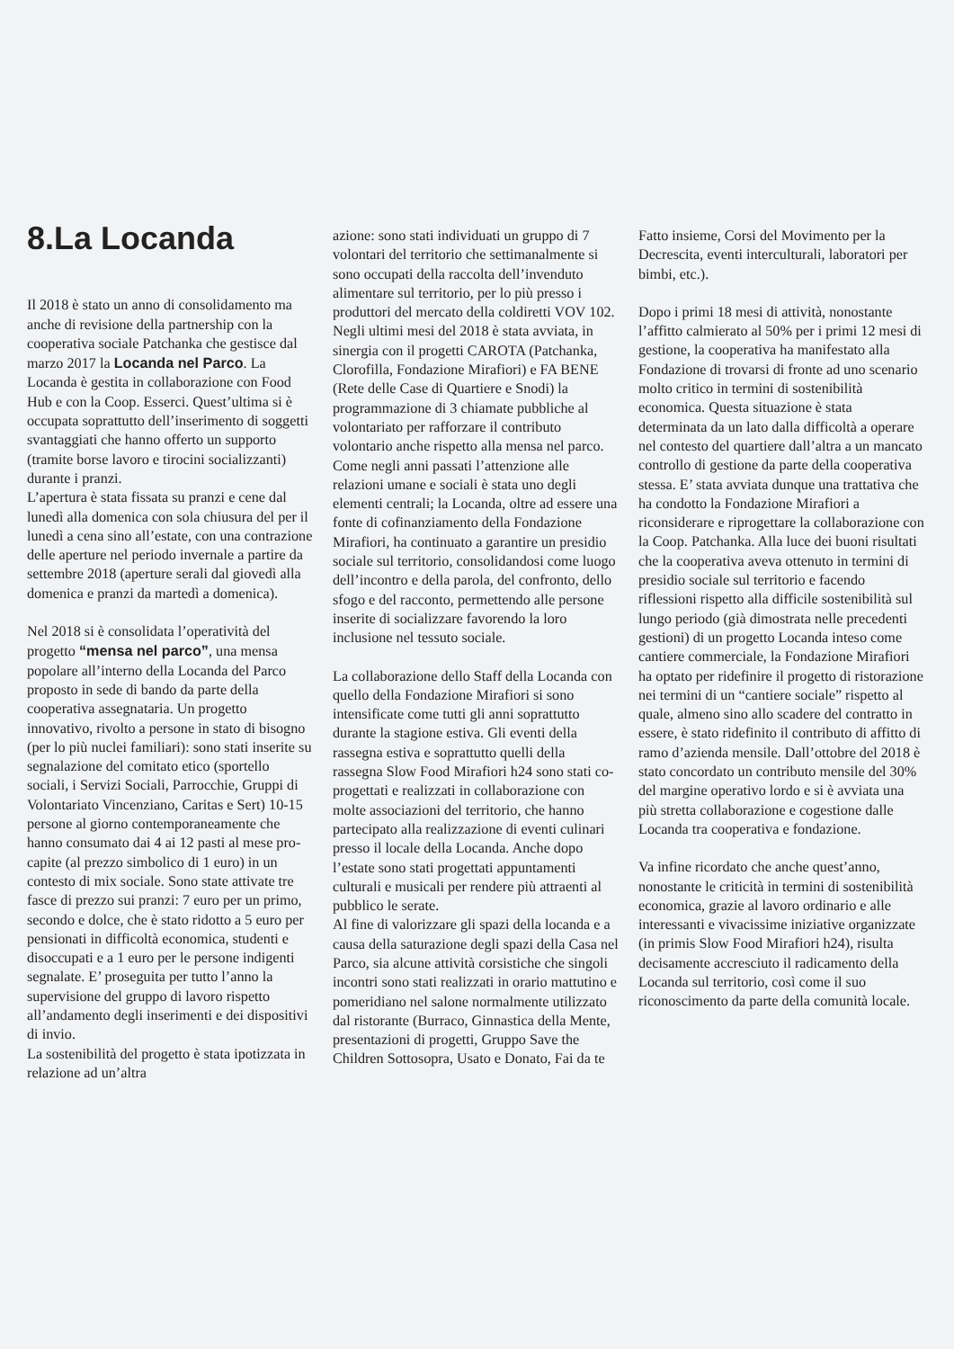8.La Locanda
Il 2018 è stato un anno di consolidamento ma anche di revisione della partnership con la cooperativa sociale Patchanka che gestisce dal marzo 2017 la Locanda nel Parco. La Locanda è gestita in collaborazione con Food Hub e con la Coop. Esserci. Quest’ultima si è occupata soprattutto dell’inserimento di soggetti svantaggiati che hanno offerto un supporto (tramite borse lavoro e tirocini socializzanti) durante i pranzi.
L’apertura è stata fissata su pranzi e cene dal lunedì alla domenica con sola chiusura del per il lunedì a cena sino all’estate, con una contrazione delle aperture nel periodo invernale a partire da settembre 2018 (aperture serali dal giovedì alla domenica e pranzi da martedì a domenica).
Nel 2018 si è consolidata l’operatività del progetto “mensa nel parco”, una mensa popolare all’interno della Locanda del Parco proposto in sede di bando da parte della cooperativa assegnataria. Un progetto innovativo, rivolto a persone in stato di bisogno (per lo più nuclei familiari): sono stati inserite su segnalazione del comitato etico (sportello sociali, i Servizi Sociali, Parrocchie, Gruppi di Volontariato Vincenziano, Caritas e Sert) 10-15 persone al giorno contemporaneamente che hanno consumato dai 4 ai 12 pasti al mese pro-capite (al prezzo simbolico di 1 euro) in un contesto di mix sociale. Sono state attivate tre fasce di prezzo sui pranzi: 7 euro per un primo, secondo e dolce, che è stato ridotto a 5 euro per pensionati in difficoltà economica, studenti e disoccupati e a 1 euro per le persone indigenti segnalate. E’ proseguita per tutto l’anno la supervisione del gruppo di lavoro rispetto all’andamento degli inserimenti e dei dispositivi di invio.
La sostenibilità del progetto è stata ipotizzata in relazione ad un’altra
azione: sono stati individuati un gruppo di 7 volontari del territorio che settimanalmente si sono occupati della raccolta dell’invenduto alimentare sul territorio, per lo più presso i produttori del mercato della coldiretti VOV 102. Negli ultimi mesi del 2018 è stata avviata, in sinergia con il progetti CAROTA (Patchanka, Clorofilla, Fondazione Mirafiori) e FA BENE (Rete delle Case di Quartiere e Snodi) la programmazione di 3 chiamate pubbliche al volontariato per rafforzare il contributo volontario anche rispetto alla mensa nel parco.
Come negli anni passati l’attenzione alle relazioni umane e sociali è stata uno degli elementi centrali; la Locanda, oltre ad essere una fonte di cofinanziamento della Fondazione Mirafiori, ha continuato a garantire un presidio sociale sul territorio, consolidandosi come luogo dell’incontro e della parola, del confronto, dello sfogo e del racconto, permettendo alle persone inserite di socializzare favorendo la loro inclusione nel tessuto sociale.
La collaborazione dello Staff della Locanda con quello della Fondazione Mirafiori si sono intensificate come tutti gli anni soprattutto durante la stagione estiva. Gli eventi della rassegna estiva e soprattutto quelli della rassegna Slow Food Mirafiori h24 sono stati co-progettati e realizzati in collaborazione con molte associazioni del territorio, che hanno partecipato alla realizzazione di eventi culinari presso il locale della Locanda. Anche dopo l’estate sono stati progettati appuntamenti culturali e musicali per rendere più attraenti al pubblico le serate.
Al fine di valorizzare gli spazi della locanda e a causa della saturazione degli spazi della Casa nel Parco, sia alcune attività corsistiche che singoli incontri sono stati realizzati in orario mattutino e pomeridiano nel salone normalmente utilizzato dal ristorante (Burraco, Ginnastica della Mente, presentazioni di progetti, Gruppo Save the Children Sottosopra, Usato e Donato, Fai da te
Fatto insieme, Corsi del Movimento per la Decrescita, eventi interculturali, laboratori per bimbi, etc.).
Dopo i primi 18 mesi di attività, nonostante l’affitto calmierato al 50% per i primi 12 mesi di gestione, la cooperativa ha manifestato alla Fondazione di trovarsi di fronte ad uno scenario molto critico in termini di sostenibilità economica. Questa situazione è stata determinata da un lato dalla difficoltà a operare nel contesto del quartiere dall’altra a un mancato controllo di gestione da parte della cooperativa stessa. E’ stata avviata dunque una trattativa che ha condotto la Fondazione Mirafiori a riconsiderare e riprogettare la collaborazione con la Coop. Patchanka. Alla luce dei buoni risultati che la cooperativa aveva ottenuto in termini di presidio sociale sul territorio e facendo riflessioni rispetto alla difficile sostenibilità sul lungo periodo (già dimostrata nelle precedenti gestioni) di un progetto Locanda inteso come cantiere commerciale, la Fondazione Mirafiori ha optato per ridefinire il progetto di ristorazione nei termini di un “cantiere sociale” rispetto al quale, almeno sino allo scadere del contratto in essere, è stato ridefinito il contributo di affitto di ramo d’azienda mensile. Dall’ottobre del 2018 è stato concordato un contributo mensile del 30% del margine operativo lordo e si è avviata una più stretta collaborazione e cogestione dalle Locanda tra cooperativa e fondazione.
Va infine ricordato che anche quest’anno, nonostante le criticità in termini di sostenibilità economica, grazie al lavoro ordinario e alle interessanti e vivacissime iniziative organizzate (in primis Slow Food Mirafiori h24), risulta decisamente accresciuto il radicamento della Locanda sul territorio, così come il suo riconoscimento da parte della comunità locale.